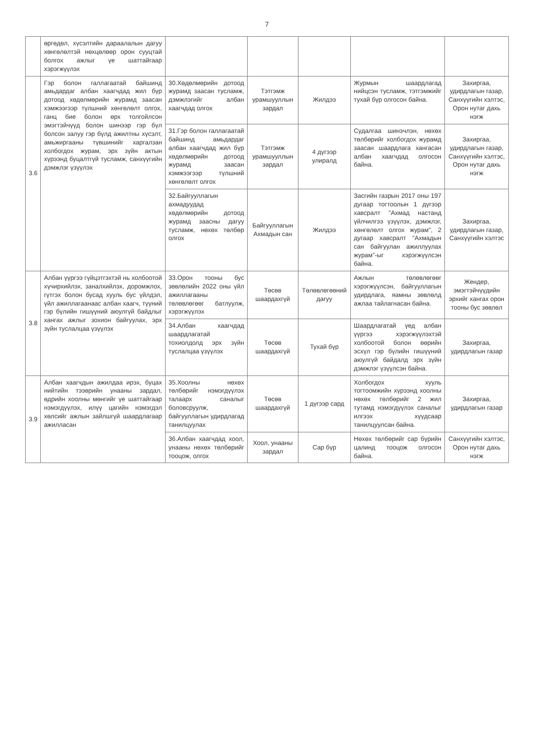7
| | өргөдөл, хүсэлтийн дараалалын дагуу хөнгөлөлтэй нөхцөлөөр орон сууцтай болгох ажлыг үе шаттайгаар хэрэгжүүлэх | | | | | |
| 3.6 | Гэр болон галлагаатай байшинд амьдардаг албан хаагчдад жил бүр дотоод хөдөлмөрийн журамд заасан хэмжээгээр түлшний хөнгөлөлт олгох, ганц бие болон өрх толгойлсон эмэгтэйчүүд болон шинээр гэр бүл болсон залуу гэр бүлд ажилтны хүсэлт, амьжиргааны түвшинийг харгалзан холбогдох журам, эрх зүйн актын хүрээнд буцалтгүй тусламж, санхүүгийн дэмжлэг үзүүлэх | 30.Хөдөлмөрийн дотоод журамд заасан тусламж, дэмжлэгийг албан хаагчдад олгох | Тэтгэмж урамшууллын зардал | Жилдээ | Журмын шаардлагад нийцсэн тусламж, тэтгэмжийг тухай бүр олгосон байна. | Захиргаа, удирдлагын газар, Санхүүгийн хэлтэс, Орон нутаг дахь нэгж |
| | | 31.Гэр болон галлагаатай байшинд амьдардаг албан хаагчдад жил бүр хөдөлмөрийн дотоод журамд заасан хэмжээгээр түлшний хөнгөлөлт олгох | Тэтгэмж урамшууллын зардал | 4 дүгээр улиралд | Судалгаа шинэчлэн, нөхөх төлбөрийг холбогдох журамд заасан шаардлага хангасан албан хаагчдад олгосон байна. | Захиргаа, удирдлагын газар, Санхүүгийн хэлтэс, Орон нутаг дахь нэгж |
| | | 32.Байгууллагын ахмадуудад хөдөлмөрийн дотоод журамд заасны дагуу тусламж, нөхөх төлбөр олгох | Байгууллагын Ахмадын сан | Жилдээ | Засгийн газрын 2017 оны 197 дугаар тогтоолын 1 дүгээр хавсралт "Ахмад настанд үйлчилгээ үзүүлэх, дэмжлэг, хөнгөлөлт олгох журам", 2 дугаар хавсралт "Ахмадын сан байгуулан ажиллуулах журам"-ыг хэрэгжүүлсэн байна. | Захиргаа, удирдлагын газар, Санхүүгийн хэлтэс |
| 3.8 | Албан үүргээ гүйцэтгэхтэй нь холбоотой хүчирхийлэх, заналхийлэх, доромжлох, гүтгэх болон бусад хууль бус үйлдэл, үйл ажиллагаанаас албан хаагч, түүний гэр бүлийн гишүүний аюулгүй байдлыг хангах ажлыг зохион байгуулах, эрх зүйн туслалцаа үзүүлэх | 33.Орон тооны бус зөвлөлийн 2022 оны үйл ажиллагааны төлөвлөгөөг батлуулж, хэрэгжүүлэх | Төсөв шаардахгүй | Төлөвлөгөөний дагуу | Ажлын төлөвлөгөөг хэрэгжүүлсэн, байгууллагын удирдлага, яамны зөвлөлд ажлаа тайлагнасан байна. | Жендер, эмэгтэйчүүдийн эрхийг хангах орон тооны бус зөвлөл |
| | | 34.Албан хаагчдад шаардлагатай тохиолдолд эрх зүйн туслалцаа үзүүлэх | Төсөв шаардахгүй | Тухай бүр | Шаардлагатай үед албан үүргээ хэрэгжүүлэхтэй холбоотой болон өөрийн эсхүл гэр бүлийн гишүүний аюулгүй байдалд эрх зүйн дэмжлэг үзүүлсэн байна. | Захиргаа, удирдлагын газар |
| 3.9 | Албан хаагчдын ажилдаа ирэх, буцах нийтийн тээврийн унааны зардал, өдрийн хоолны мөнгийг үе шаттайгаар нэмэгдүүлэх, илүү цагийн нэмэгдэл хөлсийг ажлын зайлшгүй шаардлагаар ажилласан | 35.Хоолны нөхөх төлбөрийг нэмэгдүүлэх талаарх саналыг боловсруулж, байгууллагын удирдлагад танилцуулах | Төсөв шаардахгүй | 1 дүгээр сард | Холбогдох хууль тогтоомжийн хүрээнд хоолны нөхөх төлбөрийг 2 жил тутамд нэмэгдүүлэх саналыг илгээх хүүдсаар танилцуулсан байна. | Захиргаа, удирдлагын газар |
| | | 36.Албан хаагчдад хоол, унааны нөхөх төлбөрийг тооцож, олгох | Хоол, унааны зардал | Сар бүр | Нөхөх төлбөрийг сар бүрийн цалинд тооцож олгосон байна. | Санхүүгийн хэлтэс, Орон нутаг дахь нэгж |